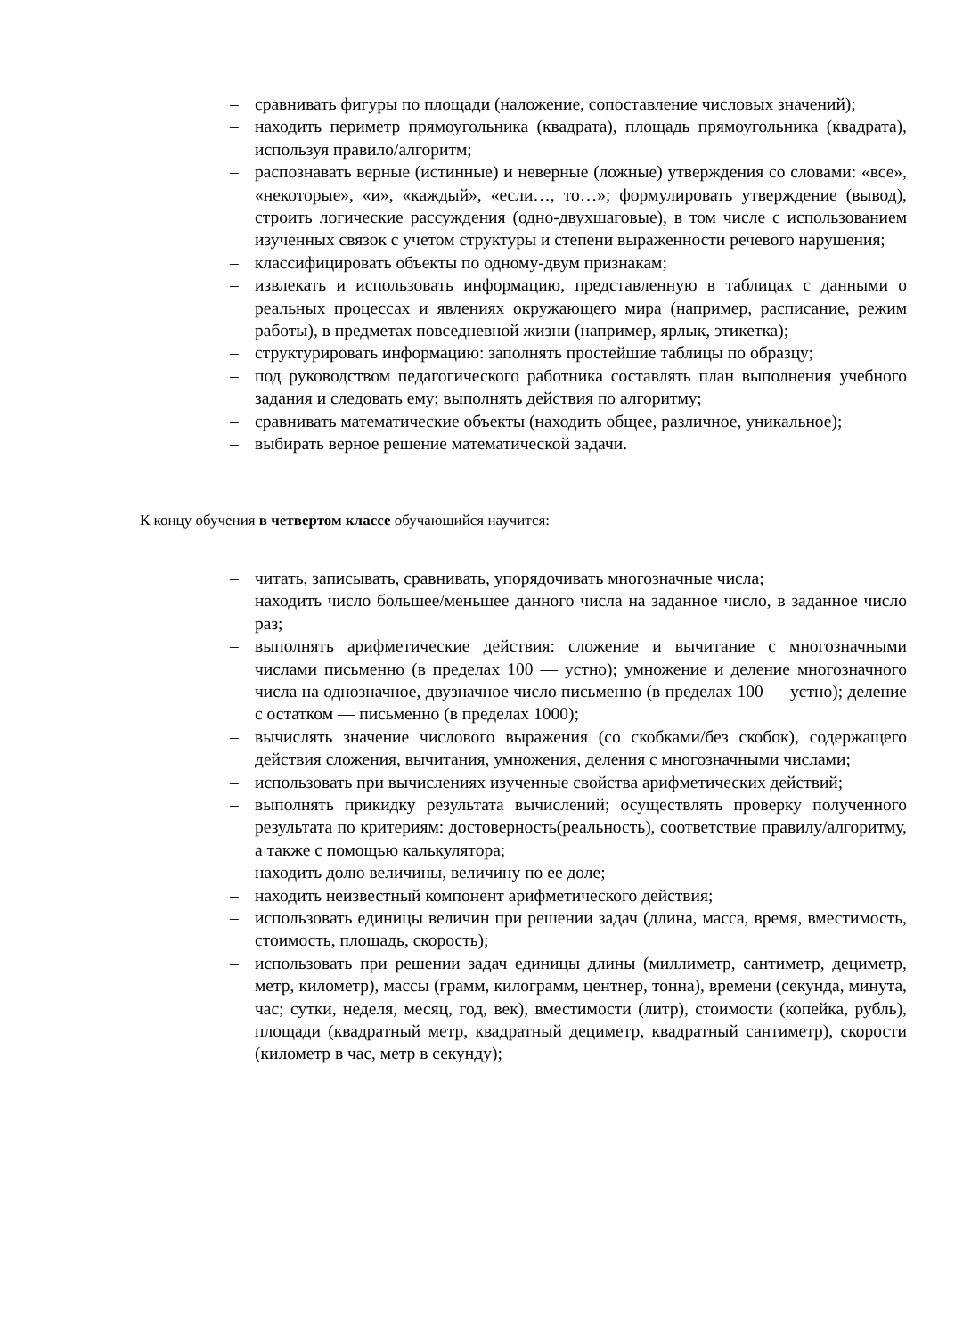– сравнивать фигуры по площади (наложение, сопоставление числовых значений);
– находить периметр прямоугольника (квадрата), площадь прямоугольника (квадрата), используя правило/алгоритм;
– распознавать верные (истинные) и неверные (ложные) утверждения со словами: «все», «некоторые», «и», «каждый», «если…, то…»; формулировать утверждение (вывод), строить логические рассуждения (одно-двухшаговые), в том числе с использованием изученных связок с учетом структуры и степени выраженности речевого нарушения;
– классифицировать объекты по одному-двум признакам;
– извлекать и использовать информацию, представленную в таблицах с данными о реальных процессах и явлениях окружающего мира (например, расписание, режим работы), в предметах повседневной жизни (например, ярлык, этикетка);
– структурировать информацию: заполнять простейшие таблицы по образцу;
– под руководством педагогического работника составлять план выполнения учебного задания и следовать ему; выполнять действия по алгоритму;
– сравнивать математические объекты (находить общее, различное, уникальное);
– выбирать верное решение математической задачи.
К концу обучения в четвертом классе обучающийся научится:
– читать, записывать, сравнивать, упорядочивать многозначные числа;
находить число большее/меньшее данного числа на заданное число, в заданное число раз;
– выполнять арифметические действия: сложение и вычитание с многозначными числами письменно (в пределах 100 — устно); умножение и деление многозначного числа на однозначное, двузначное число письменно (в пределах 100 — устно); деление с остатком — письменно (в пределах 1000);
– вычислять значение числового выражения (со скобками/без скобок), содержащего действия сложения, вычитания, умножения, деления с многозначными числами;
– использовать при вычислениях изученные свойства арифметических действий;
– выполнять прикидку результата вычислений; осуществлять проверку полученного результата по критериям: достоверность(реальность), соответствие правилу/алгоритму, а также с помощью калькулятора;
– находить долю величины, величину по ее доле;
– находить неизвестный компонент арифметического действия;
– использовать единицы величин при решении задач (длина, масса, время, вместимость, стоимость, площадь, скорость);
– использовать при решении задач единицы длины (миллиметр, сантиметр, дециметр, метр, километр), массы (грамм, килограмм, центнер, тонна), времени (секунда, минута, час; сутки, неделя, месяц, год, век), вместимости (литр), стоимости (копейка, рубль), площади (квадратный метр, квадратный дециметр, квадратный сантиметр), скорости (километр в час, метр в секунду);